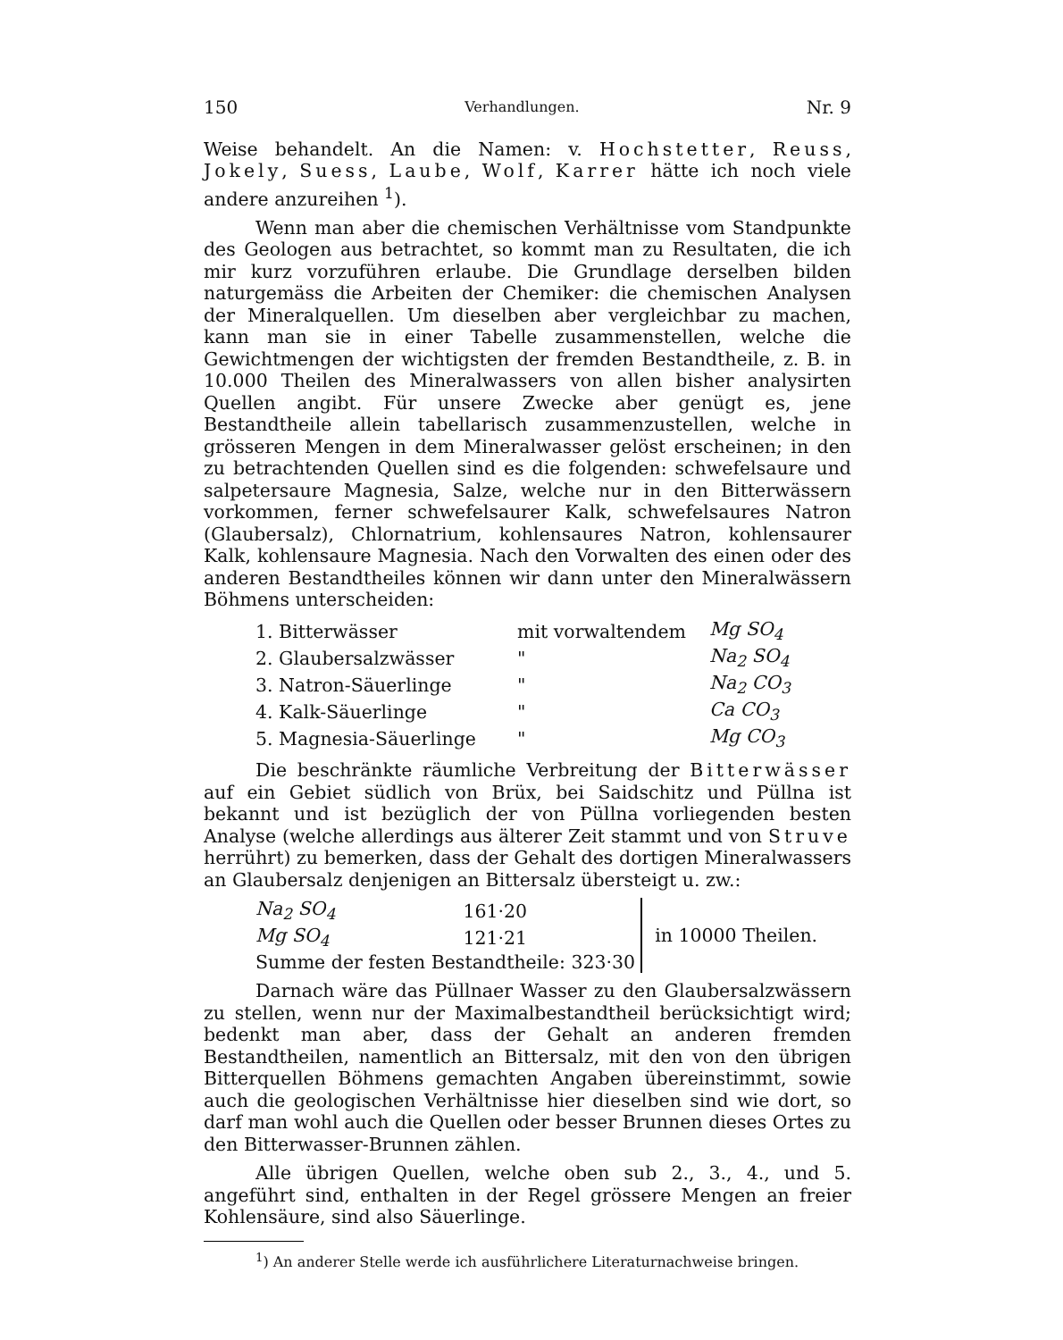150 Verhandlungen. Nr. 9
Weise behandelt. An die Namen: v. Hochstetter, Reuss, Jokely, Suess, Laube, Wolf, Karrer hätte ich noch viele andere anzureihen <sup>1</sup>).
Wenn man aber die chemischen Verhältnisse vom Standpunkte des Geologen aus betrachtet, so kommt man zu Resultaten, die ich mir kurz vorzuführen erlaube. Die Grundlage derselben bilden naturgemäss die Arbeiten der Chemiker: die chemischen Analysen der Mineralquellen. Um dieselben aber vergleichbar zu machen, kann man sie in einer Tabelle zusammenstellen, welche die Gewichtmengen der wichtigsten der fremden Bestandtheile, z. B. in 10.000 Theilen des Mineralwassers von allen bisher analysirten Quellen angibt. Für unsere Zwecke aber genügt es, jene Bestandtheile allein tabellarisch zusammenzustellen, welche in grösseren Mengen in dem Mineralwasser gelöst erscheinen; in den zu betrachtenden Quellen sind es die folgenden: schwefelsaure und salpetersaure Magnesia, Salze, welche nur in den Bitterwässern vorkommen, ferner schwefelsaurer Kalk, schwefelsaures Natron (Glaubersalz), Chlornatrium, kohlensaures Natron, kohlensaurer Kalk, kohlensaure Magnesia. Nach den Vorwalten des einen oder des anderen Bestandtheiles können wir dann unter den Mineralwässern Böhmens unterscheiden:
| 1. Bitterwässer | mit vorwaltendem | Mg SO<sub>4</sub> |
| 2. Glaubersalzwässer | " | Na<sub>2</sub> SO<sub>4</sub> |
| 3. Natron-Säuerlinge | " | Na<sub>2</sub> CO<sub>3</sub> |
| 4. Kalk-Säuerlinge | " | Ca CO<sub>3</sub> |
| 5. Magnesia-Säuerlinge | " | Mg CO<sub>3</sub> |
Die beschränkte räumliche Verbreitung der Bitterwässer auf ein Gebiet südlich von Brüx, bei Saidschitz und Püllna ist bekannt und ist bezüglich der von Püllna vorliegenden besten Analyse (welche allerdings aus älterer Zeit stammt und von Struve herrührt) zu bemerken, dass der Gehalt des dortigen Mineralwassers an Glaubersalz denjenigen an Bittersalz übersteigt u. zw.:
| Na<sub>2</sub> SO<sub>4</sub> | 161·20 | in 10000 Theilen. |
| Mg SO<sub>4</sub> | 121·21 | |
| Summe der festen Bestandtheile: 323·30 | | |
Darnach wäre das Püllnaer Wasser zu den Glaubersalzwässern zu stellen, wenn nur der Maximalbestandtheil berücksichtigt wird; bedenkt man aber, dass der Gehalt an anderen fremden Bestandtheilen, namentlich an Bittersalz, mit den von den übrigen Bitterquellen Böhmens gemachten Angaben übereinstimmt, sowie auch die geologischen Verhältnisse hier dieselben sind wie dort, so darf man wohl auch die Quellen oder besser Brunnen dieses Ortes zu den Bitterwasser-Brunnen zählen.
Alle übrigen Quellen, welche oben sub 2., 3., 4., und 5. angeführt sind, enthalten in der Regel grössere Mengen an freier Kohlensäure, sind also Säuerlinge.
<sup>1</sup>) An anderer Stelle werde ich ausführlichere Literaturnachweise bringen.